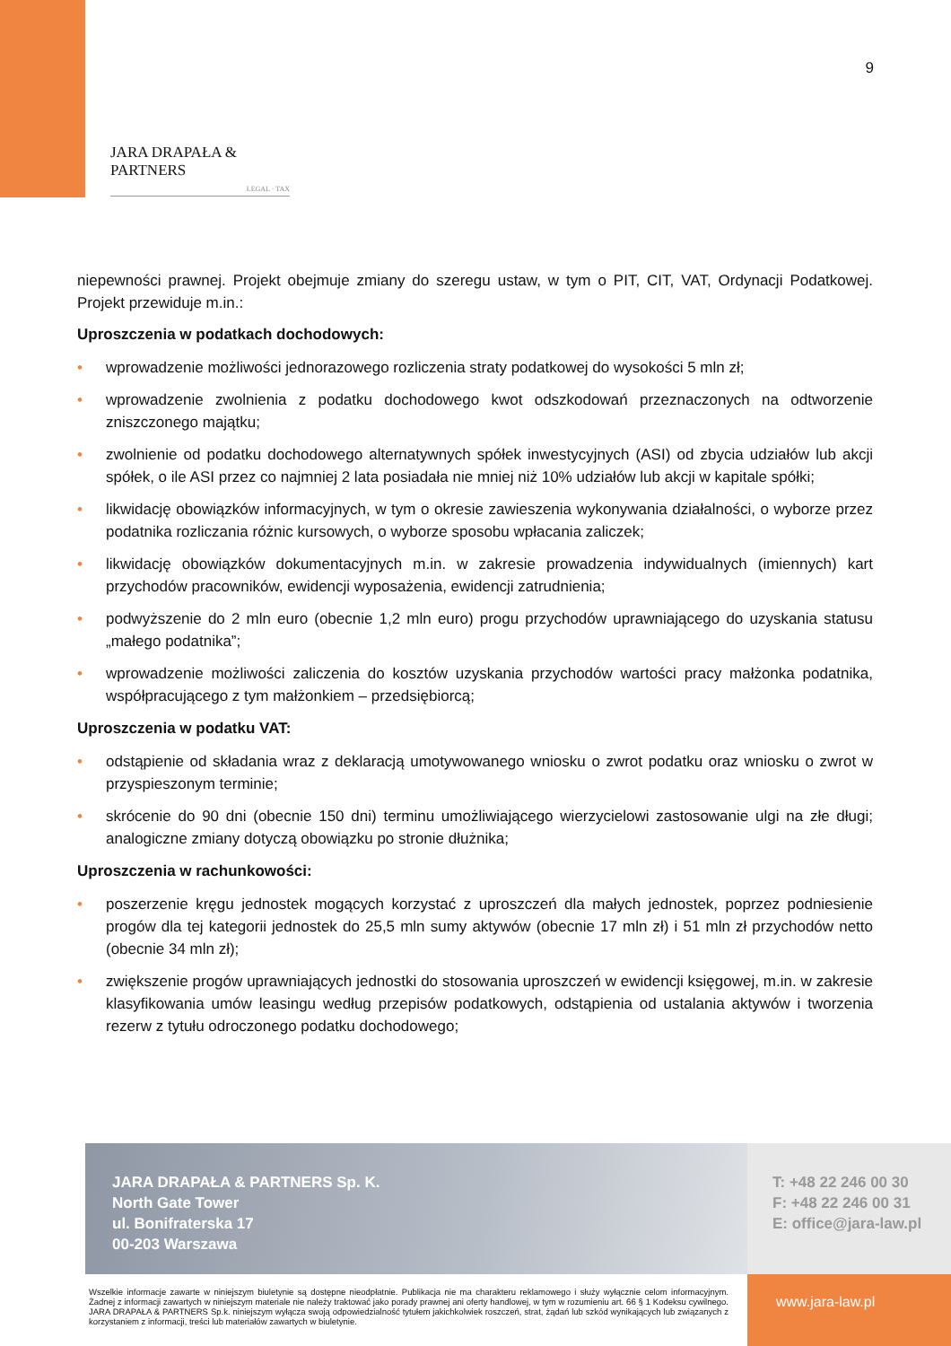9
JARA DRAPAŁA & PARTNERS
LEGAL · TAX
niepewności prawnej. Projekt obejmuje zmiany do szeregu ustaw, w tym o PIT, CIT, VAT, Ordynacji Podatkowej. Projekt przewiduje m.in.:
Uproszczenia w podatkach dochodowych:
• wprowadzenie możliwości jednorazowego rozliczenia straty podatkowej do wysokości 5 mln zł;
• wprowadzenie zwolnienia z podatku dochodowego kwot odszkodowań przeznaczonych na odtworzenie zniszczonego majątku;
• zwolnienie od podatku dochodowego alternatywnych spółek inwestycyjnych (ASI) od zbycia udziałów lub akcji spółek, o ile ASI przez co najmniej 2 lata posiadała nie mniej niż 10% udziałów lub akcji w kapitale spółki;
• likwidację obowiązków informacyjnych, w tym o okresie zawieszenia wykonywania działalności, o wyborze przez podatnika rozliczania różnic kursowych, o wyborze sposobu wpłacania zaliczek;
• likwidację obowiązków dokumentacyjnych m.in. w zakresie prowadzenia indywidualnych (imiennych) kart przychodów pracowników, ewidencji wyposażenia, ewidencji zatrudnienia;
• podwyższenie do 2 mln euro (obecnie 1,2 mln euro) progu przychodów uprawniającego do uzyskania statusu „małego podatnika”;
• wprowadzenie możliwości zaliczenia do kosztów uzyskania przychodów wartości pracy małżonka podatnika, współpracującego z tym małżonkiem – przedsiębiorcą;
Uproszczenia w podatku VAT:
• odstąpienie od składania wraz z deklaracją umotywowanego wniosku o zwrot podatku oraz wniosku o zwrot w przyspieszonym terminie;
• skrócenie do 90 dni (obecnie 150 dni) terminu umożliwiającego wierzycielowi zastosowanie ulgi na złe długi; analogiczne zmiany dotyczą obowiązku po stronie dłużnika;
Uproszczenia w rachunkowości:
• poszerzenie kręgu jednostek mogących korzystać z uproszczeń dla małych jednostek, poprzez podniesienie progów dla tej kategorii jednostek do 25,5 mln sumy aktywów (obecnie 17 mln zł) i 51 mln zł przychodów netto (obecnie 34 mln zł);
• zwiększenie progów uprawniających jednostki do stosowania uproszczeń w ewidencji księgowej, m.in. w zakresie klasyfikowania umów leasingu według przepisów podatkowych, odstąpienia od ustalania aktywów i tworzenia rezerw z tytułu odroczonego podatku dochodowego;
JARA DRAPAŁA & PARTNERS Sp. K.
North Gate Tower
ul. Bonifraterska 17
00-203 Warszawa
T: +48 22 246 00 30
F: +48 22 246 00 31
E: office@jara-law.pl
Wszelkie informacje zawarte w niniejszym biuletynie są dostępne nieodpłatnie. Publikacja nie ma charakteru reklamowego i służy wyłącznie celom informacyjnym. Żadnej z informacji zawartych w niniejszym materiale nie należy traktować jako porady prawnej ani oferty handlowej, w tym w rozumieniu art. 66 § 1 Kodeksu cywilnego. JARA DRAPAŁA & PARTNERS Sp.k. niniejszym wyłącza swoją odpowiedzialność tytułem jakichkolwiek roszczeń, strat, żądań lub szkód wynikających lub związanych z korzystaniem z informacji, treści lub materiałów zawartych w biuletynie.
www.jara-law.pl